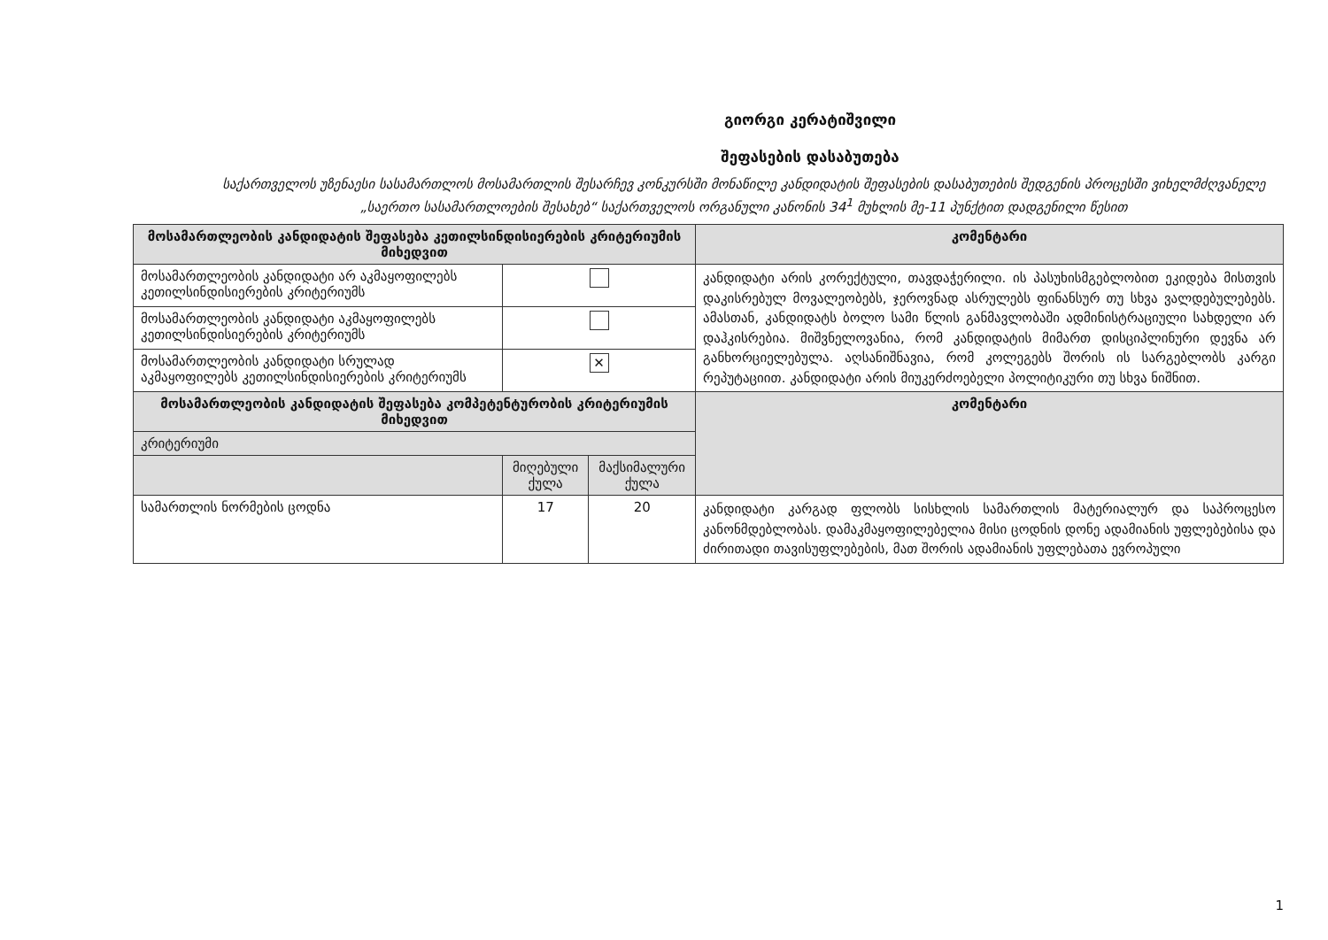გიორგი კერატიშვილი
შეფასების დასაბუთება
საქართველოს უზენაესი სასამართლოს მოსამართლის შესარჩევ კონკურსში მონაწილე კანდიდატის შეფასების დასაბუთების შედგენის პროცესში ვიხელმძღვანელე „საერთო სასამართლოების შესახებ“ საქართველოს ორგანული კანონის 34<sup>1</sup> მუხლის მე-11 პუნქტით დადგენილი წესით
| მოსამართლეობის კანდიდატის შეფასება კეთილსინდისიერების კრიტერიუმის მიხედვით | | | კომენტარი |
| --- | --- | --- | --- |
| მოსამართლეობის კანდიდატი არ აკმაყოფილებს კეთილსინდისიერების კრიტერიუმს | | | კანდიდატი არის კორექტული, თავდაჭერილი. ის პასუხისმგებლობით ეკიდება მისთვის დაკისრებულ მოვალეობებს, ჯეროვნად ასრულებს ფინანსურ თუ სხვა ვალდებულებებს. ამასთან, კანდიდატს ბოლო სამი წლის განმავლობაში ადმინისტრაციული სახდელი არ დაჰკისრებია. მიშვნელოვანია, რომ კანდიდატის მიმართ დისციპლინური დევნა არ განხორციელებულა. აღსანიშნავია, რომ კოლეგებს შორის ის სარგებლობს კარგი რეპუტაციით. კანდიდატი არის მიუკერძოებელი პოლიტიკური თუ სხვა ნიშნით. |
| მოსამართლეობის კანდიდატი აკმაყოფილებს კეთილსინდისიერების კრიტერიუმს | | | |
| მოსამართლეობის კანდიდატი სრულად აკმაყოფილებს კეთილსინდისიერების კრიტერიუმს | ✕ | | |
| მოსამართლეობის კანდიდატის შეფასება კომპეტენტურობის კრიტერიუმის მიხედვით | | | კომენტარი |
| კრიტერიუმი | | | |
| | მიღებული ქულა | მაქსიმალური ქულა | |
| სამართლის ნორმების ცოდნა | 17 | 20 | კანდიდატი კარგად ფლობს სისხლის სამართლის მატერიალურ და საპროცესო კანონმდებლობას. დამაკმაყოფილებელია მისი ცოდნის დონე ადამიანის უფლებებისა და ძირითადი თავისუფლებების, მათ შორის ადამიანის უფლებათა ევროპული |
1